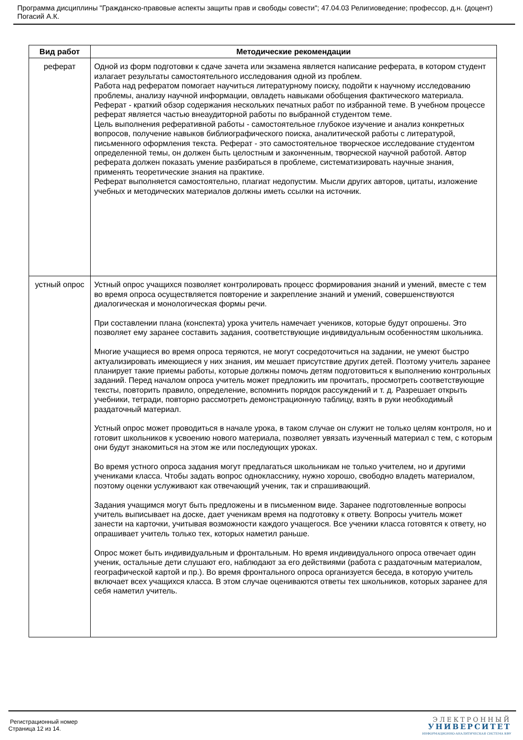Программа дисциплины "Гражданско-правовые аспекты защиты прав и свободы совести"; 47.04.03 Религиоведение; профессор, д.н. (доцент) Погасий А.К.
| Вид работ | Методические рекомендации |
| --- | --- |
| реферат | Одной из форм подготовки к сдаче зачета или экзамена является написание реферата, в котором студент излагает результаты самостоятельного исследования одной из проблем. Работа над рефератом помогает научиться литературному поиску, подойти к научному исследованию проблемы, анализу научной информации, овладеть навыками обобщения фактического материала. Реферат - краткий обзор содержания нескольких печатных работ по избранной теме. В учебном процессе реферат является частью внеаудиторной работы по выбранной студентом теме. Цель выполнения реферативной работы - самостоятельное глубокое изучение и анализ конкретных вопросов, получение навыков библиографического поиска, аналитической работы с литературой, письменного оформления текста. Реферат - это самостоятельное творческое исследование студентом определенной темы, он должен быть целостным и законченным, творческой научной работой. Автор реферата должен показать умение разбираться в проблеме, систематизировать научные знания, применять теоретические знания на практике. Реферат выполняется самостоятельно, плагиат недопустим. Мысли других авторов, цитаты, изложение учебных и методических материалов должны иметь ссылки на источник. |
| устный опрос | Устный опрос учащихся позволяет контролировать процесс формирования знаний и умений, вместе с тем во время опроса осуществляется повторение и закрепление знаний и умений, совершенствуются диалогическая и монологическая формы речи. При составлении плана (конспекта) урока учитель намечает учеников, которые будут опрошены. Это позволяет ему заранее составить задания, соответствующие индивидуальным особенностям школьника. Многие учащиеся во время опроса теряются, не могут сосредоточиться на задании, не умеют быстро актуализировать имеющиеся у них знания, им мешает присутствие других детей. Поэтому учитель заранее планирует такие приемы работы, которые должны помочь детям подготовиться к выполнению контрольных заданий. Перед началом опроса учитель может предложить им прочитать, просмотреть соответствующие тексты, повторить правило, определение, вспомнить порядок рассуждений и т. д. Разрешает открыть учебники, тетради, повторно рассмотреть демонстрационную таблицу, взять в руки необходимый раздаточный материал. Устный опрос может проводиться в начале урока, в таком случае он служит не только целям контроля, но и готовит школьников к усвоению нового материала, позволяет увязать изученный материал с тем, с которым они будут знакомиться на этом же или последующих уроках. Во время устного опроса задания могут предлагаться школьникам не только учителем, но и другими учениками класса. Чтобы задать вопрос однокласснику, нужно хорошо, свободно владеть материалом, поэтому оценки услуживают как отвечающий ученик, так и спрашивающий. Задания учащимся могут быть предложены и в письменном виде. Заранее подготовленные вопросы учитель выписывает на доске, дает ученикам время на подготовку к ответу. Вопросы учитель может занести на карточки, учитывая возможности каждого учащегося. Все ученики класса готовятся к ответу, но опрашивает учитель только тех, которых наметил раньше. Опрос может быть индивидуальным и фронтальным. Но время индивидуального опроса отвечает один ученик, остальные дети слушают его, наблюдают за его действиями (работа с раздаточным материалом, географической картой и пр.). Во время фронтального опроса организуется беседа, в которую учитель включает всех учащихся класса. В этом случае оцениваются ответы тех школьников, которых заранее для себя наметил учитель. |
Регистрационный номер
Страница 12 из 14.
ЭЛЕКТРОННЫЙ
УНИВЕРСИТЕТ
ИНФОРМАЦИОННО-АНАЛИТИЧЕСКАЯ СИСТЕМА КФУ